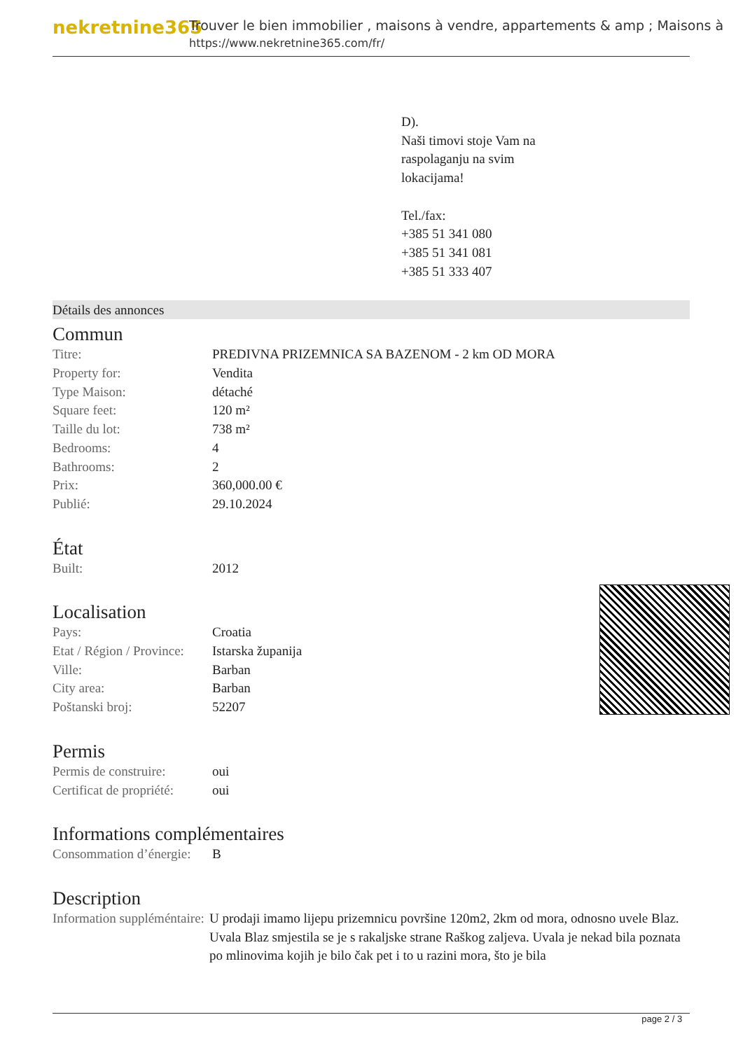nekretnine365
Trouver le bien immobilier , maisons à vendre, appartements & amp ; Maisons à
https://www.nekretnine365.com/fr/
D).
Naši timovi stoje Vam na
raspolaganju na svim
lokacijama!
Tel./fax:
+385 51 341 080
+385 51 341 081
+385 51 333 407
Détails des annonces
Commun
| Titre: | PREDIVNA PRIZEMNICA SA BAZENOM - 2 km OD MORA |
| Property for: | Vendita |
| Type Maison: | détaché |
| Square feet: | 120 m² |
| Taille du lot: | 738 m² |
| Bedrooms: | 4 |
| Bathrooms: | 2 |
| Prix: | 360,000.00 € |
| Publié: | 29.10.2024 |
État
| Built: | 2012 |
Localisation
| Pays: | Croatia |
| Etat / Région / Province: | Istarska županija |
| Ville: | Barban |
| City area: | Barban |
| Poštanski broj: | 52207 |
Permis
| Permis de construire: | oui |
| Certificat de propriété: | oui |
Informations complémentaires
| Consommation d’énergie: | B |
Description
| Information suppléméntaire: | U prodaji imamo lijepu prizemnicu površine 120m2, 2km od mora, odnosno uvele Blaz. Uvala Blaz smjestila se je s rakaljske strane Raškog zaljeva. Uvala je nekad bila poznata po mlinovima kojih je bilo čak pet i to u razini mora, što je bila |
page 2 / 3